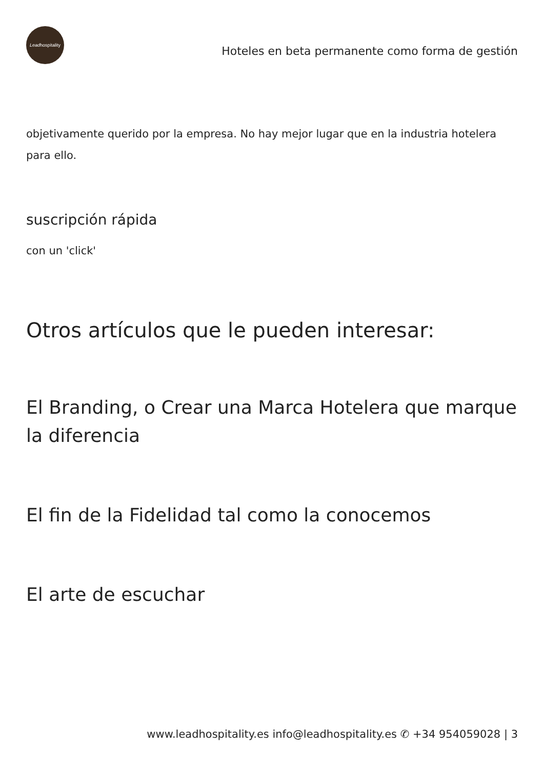Lead hospitality
Hoteles en beta permanente como forma de gestión
objetivamente querido por la empresa. No hay mejor lugar que en la industria hotelera para ello.
suscripción rápida
con un 'click'
Otros artículos que le pueden interesar:
El Branding, o Crear una Marca Hotelera que marque la diferencia
El fin de la Fidelidad tal como la conocemos
El arte de escuchar
www.leadhospitality.es info@leadhospitality.es ✆ +34 954059028 | 3